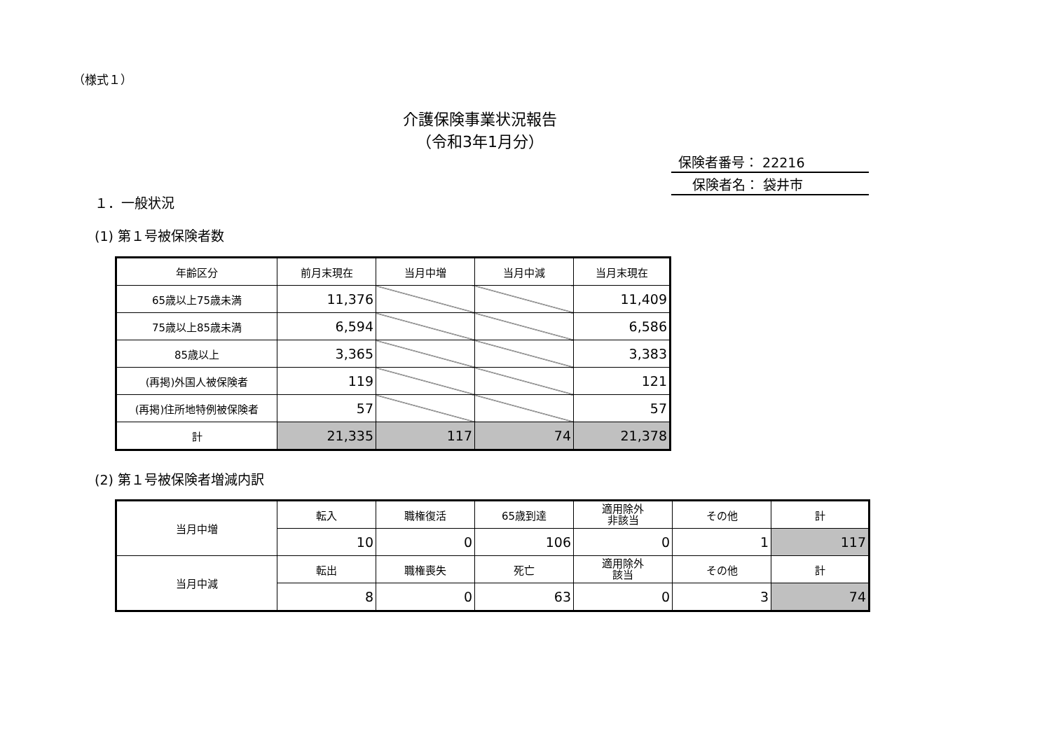（様式１）
介護保険事業状況報告
（令和3年1月分）
保険者番号： 22216
保険者名： 袋井市
１．一般状況
(1) 第１号被保険者数
| 年齢区分 | 前月末現在 | 当月中増 | 当月中減 | 当月末現在 |
| 65歳以上75歳未満 | 11,376 | | | 11,409 |
| 75歳以上85歳未満 | 6,594 | | | 6,586 |
| 85歳以上 | 3,365 | | | 3,383 |
| (再掲)外国人被保険者 | 119 | | | 121 |
| (再掲)住所地特例被保険者 | 57 | | | 57 |
| 計 | 21,335 | 117 | 74 | 21,378 |
(2) 第１号被保険者増減内訳
| 当月中増 | 転入 | 職権復活 | 65歳到達 | 適用除外 非該当 | その他 | 計 |
| | 10 | 0 | 106 | 0 | 1 | 117 |
| 当月中減 | 転出 | 職権喪失 | 死亡 | 適用除外 該当 | その他 | 計 |
| | 8 | 0 | 63 | 0 | 3 | 74 |